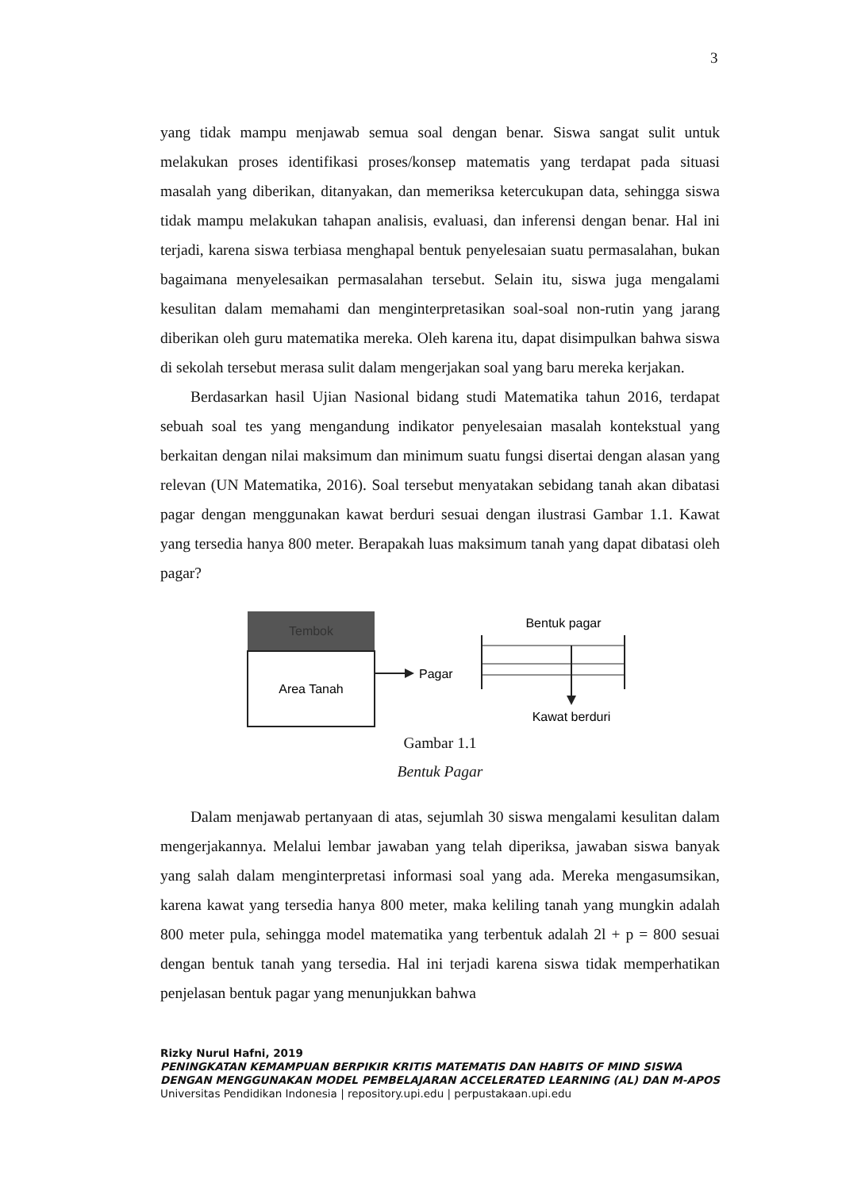3
yang tidak mampu menjawab semua soal dengan benar. Siswa sangat sulit untuk melakukan proses identifikasi proses/konsep matematis yang terdapat pada situasi masalah yang diberikan, ditanyakan, dan memeriksa ketercukupan data, sehingga siswa tidak mampu melakukan tahapan analisis, evaluasi, dan inferensi dengan benar. Hal ini terjadi, karena siswa terbiasa menghapal bentuk penyelesaian suatu permasalahan, bukan bagaimana menyelesaikan permasalahan tersebut. Selain itu, siswa juga mengalami kesulitan dalam memahami dan menginterpretasikan soal-soal non-rutin yang jarang diberikan oleh guru matematika mereka. Oleh karena itu, dapat disimpulkan bahwa siswa di sekolah tersebut merasa sulit dalam mengerjakan soal yang baru mereka kerjakan.
Berdasarkan hasil Ujian Nasional bidang studi Matematika tahun 2016, terdapat sebuah soal tes yang mengandung indikator penyelesaian masalah kontekstual yang berkaitan dengan nilai maksimum dan minimum suatu fungsi disertai dengan alasan yang relevan (UN Matematika, 2016). Soal tersebut menyatakan sebidang tanah akan dibatasi pagar dengan menggunakan kawat berduri sesuai dengan ilustrasi Gambar 1.1. Kawat yang tersedia hanya 800 meter. Berapakah luas maksimum tanah yang dapat dibatasi oleh pagar?
Tembok
Area Tanah
Pagar
Bentuk pagar
Kawat berduri
Gambar 1.1
Bentuk Pagar
Dalam menjawab pertanyaan di atas, sejumlah 30 siswa mengalami kesulitan dalam mengerjakannya. Melalui lembar jawaban yang telah diperiksa, jawaban siswa banyak yang salah dalam menginterpretasi informasi soal yang ada. Mereka mengasumsikan, karena kawat yang tersedia hanya 800 meter, maka keliling tanah yang mungkin adalah 800 meter pula, sehingga model matematika yang terbentuk adalah 2l + p = 800 sesuai dengan bentuk tanah yang tersedia. Hal ini terjadi karena siswa tidak memperhatikan penjelasan bentuk pagar yang menunjukkan bahwa
Rizky Nurul Hafni, 2019
PENINGKATAN KEMAMPUAN BERPIKIR KRITIS MATEMATIS DAN HABITS OF MIND SISWA DENGAN MENGGUNAKAN MODEL PEMBELAJARAN ACCELERATED LEARNING (AL) DAN M-APOS
Universitas Pendidikan Indonesia | repository.upi.edu | perpustakaan.upi.edu